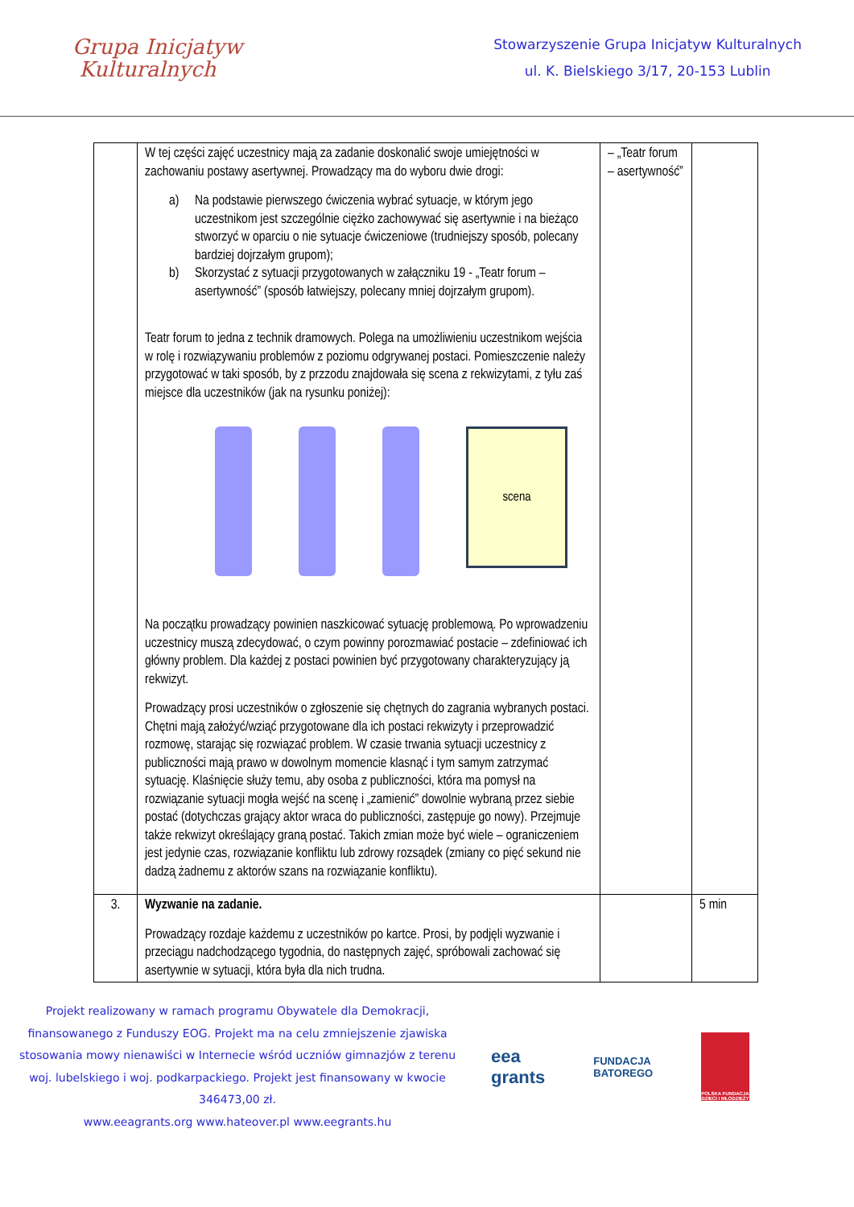Grupa Inicjatyw
Kulturalnych
Stowarzyszenie Grupa Inicjatyw Kulturalnych
ul. K. Bielskiego 3/17, 20-153 Lublin
| | W tej części zajęć uczestnicy mają za zadanie doskonalić swoje umiejętności w zachowaniu postawy asertywnej. Prowadzący ma do wyboru dwie drogi: a) Na podstawie pierwszego ćwiczenia wybrać sytuacje, w którym jego uczestnikom jest szczególnie ciężko zachowywać się asertywnie i na bieżąco stworzyć w oparciu o nie sytuacje ćwiczeniowe (trudniejszy sposób, polecany bardziej dojrzałym grupom); b) Skorzystać z sytuacji przygotowanych w załączniku 19 - „Teatr forum – asertywność” (sposób łatwiejszy, polecany mniej dojrzałym grupom). Teatr forum to jedna z technik dramowych. Polega na umożliwieniu uczestnikom wejścia w rolę i rozwiązywaniu problemów z poziomu odgrywanej postaci. Pomieszczenie należy przygotować w taki sposób, by z przzodu znajdowała się scena z rekwizytami, z tyłu zaś miejsce dla uczestników (jak na rysunku poniżej): scena Na początku prowadzący powinien naszkicować sytuację problemową. Po wprowadzeniu uczestnicy muszą zdecydować, o czym powinny porozmawiać postacie – zdefiniować ich główny problem. Dla każdej z postaci powinien być przygotowany charakteryzujący ją rekwizyt. Prowadzący prosi uczestników o zgłoszenie się chętnych do zagrania wybranych postaci. Chętni mają założyć/wziąć przygotowane dla ich postaci rekwizyty i przeprowadzić rozmowę, starając się rozwiązać problem. W czasie trwania sytuacji uczestnicy z publiczności mają prawo w dowolnym momencie klasnąć i tym samym zatrzymać sytuację. Klaśnięcie służy temu, aby osoba z publiczności, która ma pomysł na rozwiązanie sytuacji mogła wejść na scenę i „zamienić” dowolnie wybraną przez siebie postać (dotychczas grający aktor wraca do publiczności, zastępuje go nowy). Przejmuje także rekwizyt określający graną postać. Takich zmian może być wiele – ograniczeniem jest jedynie czas, rozwiązanie konfliktu lub zdrowy rozsądek (zmiany co pięć sekund nie dadzą żadnemu z aktorów szans na rozwiązanie konfliktu). | – „Teatr forum – asertywność” | |
| 3. | Wyzwanie na zadanie. Prowadzący rozdaje każdemu z uczestników po kartce. Prosi, by podjęli wyzwanie i przeciągu nadchodzącego tygodnia, do następnych zajęć, spróbowali zachować się asertywnie w sytuacji, która była dla nich trudna. | | 5 min |
Projekt realizowany w ramach programu Obywatele dla Demokracji, finansowanego z Funduszy EOG. Projekt ma na celu zmniejszenie zjawiska stosowania mowy nienawiści w Internecie wśród uczniów gimnazjów z terenu woj. lubelskiego i woj. podkarpackiego. Projekt jest finansowany w kwocie 346473,00 zł.
www.eeagrants.org www.hateover.pl www.eegrants.hu
eea
grants
FUNDACJA
BATOREGO
POLSKA FUNDACJA DZIECI I MŁODZIEŻY